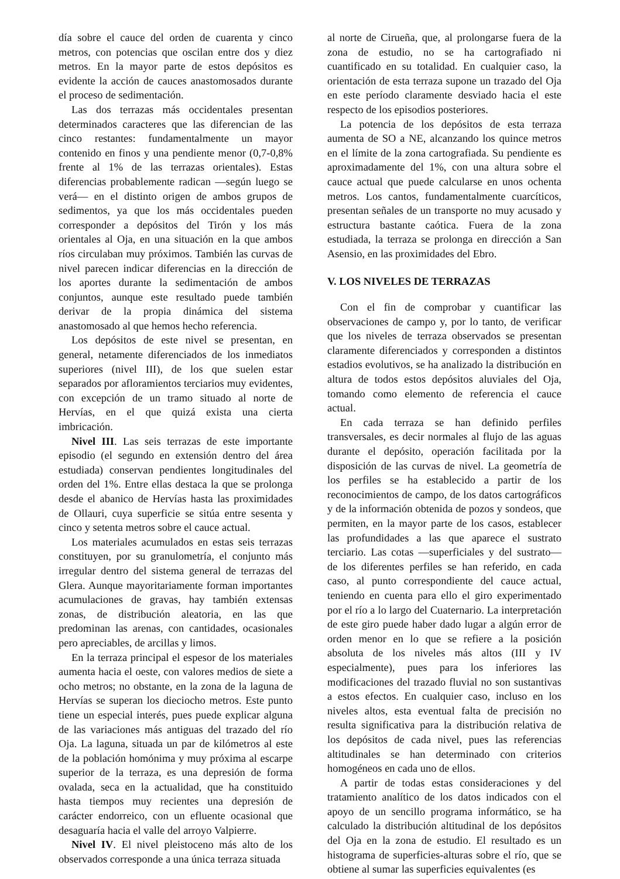día sobre el cauce del orden de cuarenta y cinco metros, con potencias que oscilan entre dos y diez metros. En la mayor parte de estos depósitos es evidente la acción de cauces anastomosados durante el proceso de sedimentación.
Las dos terrazas más occidentales presentan determinados caracteres que las diferencian de las cinco restantes: fundamentalmente un mayor contenido en finos y una pendiente menor (0,7-0,8% frente al 1% de las terrazas orientales). Estas diferencias probablemente radican —según luego se verá— en el distinto origen de ambos grupos de sedimentos, ya que los más occidentales pueden corresponder a depósitos del Tirón y los más orientales al Oja, en una situación en la que ambos ríos circulaban muy próximos. También las curvas de nivel parecen indicar diferencias en la dirección de los aportes durante la sedimentación de ambos conjuntos, aunque este resultado puede también derivar de la propia dinámica del sistema anastomosado al que hemos hecho referencia.
Los depósitos de este nivel se presentan, en general, netamente diferenciados de los inmediatos superiores (nivel III), de los que suelen estar separados por afloramientos terciarios muy evidentes, con excepción de un tramo situado al norte de Hervías, en el que quizá exista una cierta imbricación.
Nivel III. Las seis terrazas de este importante episodio (el segundo en extensión dentro del área estudiada) conservan pendientes longitudinales del orden del 1%. Entre ellas destaca la que se prolonga desde el abanico de Hervías hasta las proximidades de Ollauri, cuya superficie se sitúa entre sesenta y cinco y setenta metros sobre el cauce actual.
Los materiales acumulados en estas seis terrazas constituyen, por su granulometría, el conjunto más irregular dentro del sistema general de terrazas del Glera. Aunque mayoritariamente forman importantes acumulaciones de gravas, hay también extensas zonas, de distribución aleatoria, en las que predominan las arenas, con cantidades, ocasionales pero apreciables, de arcillas y limos.
En la terraza principal el espesor de los materiales aumenta hacia el oeste, con valores medios de siete a ocho metros; no obstante, en la zona de la laguna de Hervías se superan los dieciocho metros. Este punto tiene un especial interés, pues puede explicar alguna de las variaciones más antiguas del trazado del río Oja. La laguna, situada un par de kilómetros al este de la población homónima y muy próxima al escarpe superior de la terraza, es una depresión de forma ovalada, seca en la actualidad, que ha constituido hasta tiempos muy recientes una depresión de carácter endorreico, con un efluente ocasional que desaguaría hacia el valle del arroyo Valpierre.
Nivel IV. El nivel pleistoceno más alto de los observados corresponde a una única terraza situada
al norte de Cirueña, que, al prolongarse fuera de la zona de estudio, no se ha cartografiado ni cuantificado en su totalidad. En cualquier caso, la orientación de esta terraza supone un trazado del Oja en este período claramente desviado hacia el este respecto de los episodios posteriores.
La potencia de los depósitos de esta terraza aumenta de SO a NE, alcanzando los quince metros en el límite de la zona cartografiada. Su pendiente es aproximadamente del 1%, con una altura sobre el cauce actual que puede calcularse en unos ochenta metros. Los cantos, fundamentalmente cuarcíticos, presentan señales de un transporte no muy acusado y estructura bastante caótica. Fuera de la zona estudiada, la terraza se prolonga en dirección a San Asensio, en las proximidades del Ebro.
V. LOS NIVELES DE TERRAZAS
Con el fin de comprobar y cuantificar las observaciones de campo y, por lo tanto, de verificar que los niveles de terraza observados se presentan claramente diferenciados y corresponden a distintos estadios evolutivos, se ha analizado la distribución en altura de todos estos depósitos aluviales del Oja, tomando como elemento de referencia el cauce actual.
En cada terraza se han definido perfiles transversales, es decir normales al flujo de las aguas durante el depósito, operación facilitada por la disposición de las curvas de nivel. La geometría de los perfiles se ha establecido a partir de los reconocimientos de campo, de los datos cartográficos y de la información obtenida de pozos y sondeos, que permiten, en la mayor parte de los casos, establecer las profundidades a las que aparece el sustrato terciario. Las cotas —superficiales y del sustrato— de los diferentes perfiles se han referido, en cada caso, al punto correspondiente del cauce actual, teniendo en cuenta para ello el giro experimentado por el río a lo largo del Cuaternario. La interpretación de este giro puede haber dado lugar a algún error de orden menor en lo que se refiere a la posición absoluta de los niveles más altos (III y IV especialmente), pues para los inferiores las modificaciones del trazado fluvial no son sustantivas a estos efectos. En cualquier caso, incluso en los niveles altos, esta eventual falta de precisión no resulta significativa para la distribución relativa de los depósitos de cada nivel, pues las referencias altitudinales se han determinado con criterios homogéneos en cada uno de ellos.
A partir de todas estas consideraciones y del tratamiento analítico de los datos indicados con el apoyo de un sencillo programa informático, se ha calculado la distribución altitudinal de los depósitos del Oja en la zona de estudio. El resultado es un histograma de superficies-alturas sobre el río, que se obtiene al sumar las superficies equivalentes (es